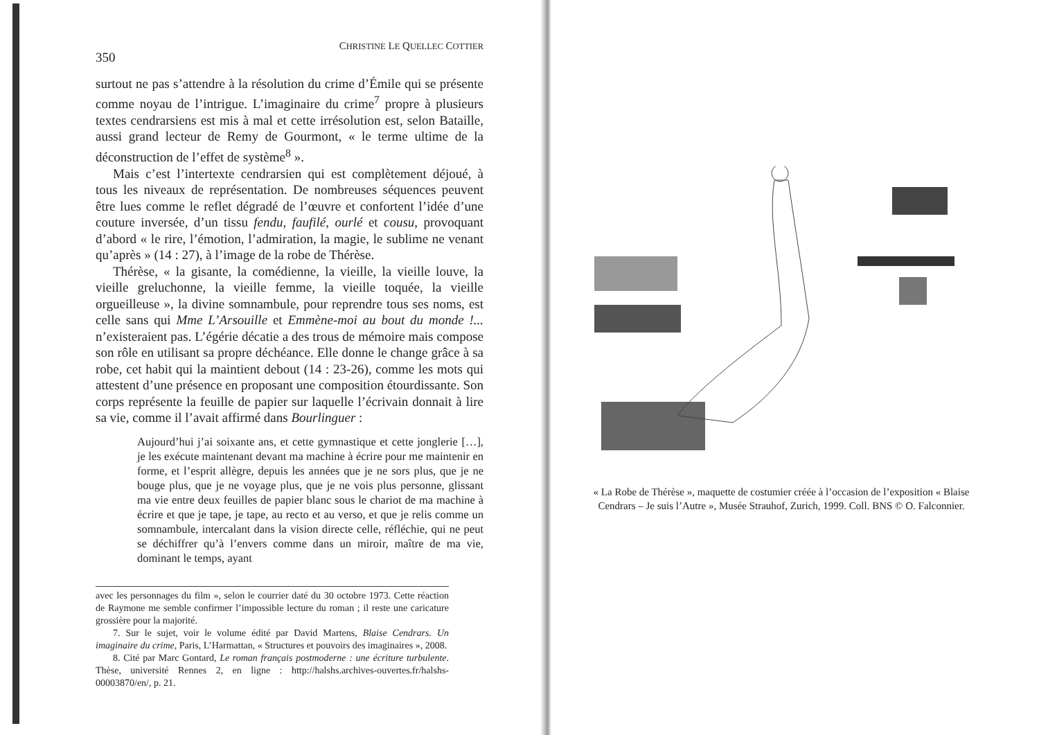350 CHRISTINE LE QUELLEC COTTIER
surtout ne pas s’attendre à la résolution du crime d’Émile qui se présente comme noyau de l’intrigue. L’imaginaire du crime<sup>7</sup> propre à plusieurs textes cendrarsiens est mis à mal et cette irrésolution est, selon Bataille, aussi grand lecteur de Remy de Gourmont, « le terme ultime de la déconstruction de l’effet de système<sup>8</sup> ».
Mais c’est l’intertexte cendrarsien qui est complètement déjoué, à tous les niveaux de représentation. De nombreuses séquences peuvent être lues comme le reflet dégradé de l’œuvre et confortent l’idée d’une couture inversée, d’un tissu fendu, faufilé, ourlé et cousu, provoquant d’abord « le rire, l’émotion, l’admiration, la magie, le sublime ne venant qu’après » (14 : 27), à l’image de la robe de Thérèse.
Thérèse, « la gisante, la comédienne, la vieille, la vieille louve, la vieille greluchonne, la vieille femme, la vieille toquée, la vieille orgueilleuse », la divine somnambule, pour reprendre tous ses noms, est celle sans qui Mme L’Arsouille et Emmène-moi au bout du monde !... n’existeraient pas. L’égérie décatie a des trous de mémoire mais compose son rôle en utilisant sa propre déchéance. Elle donne le change grâce à sa robe, cet habit qui la maintient debout (14 : 23-26), comme les mots qui attestent d’une présence en proposant une composition étourdissante. Son corps représente la feuille de papier sur laquelle l’écrivain donnait à lire sa vie, comme il l’avait affirmé dans Bourlinguer :
Aujourd’hui j’ai soixante ans, et cette gymnastique et cette jonglerie […], je les exécute maintenant devant ma machine à écrire pour me maintenir en forme, et l’esprit allègre, depuis les années que je ne sors plus, que je ne bouge plus, que je ne voyage plus, que je ne vois plus personne, glissant ma vie entre deux feuilles de papier blanc sous le chariot de ma machine à écrire et que je tape, je tape, au recto et au verso, et que je relis comme un somnambule, intercalant dans la vision directe celle, réfléchie, qui ne peut se déchiffrer qu’à l’envers comme dans un miroir, maître de ma vie, dominant le temps, ayant
avec les personnages du film », selon le courrier daté du 30 octobre 1973. Cette réaction de Raymone me semble confirmer l’impossible lecture du roman ; il reste une caricature grossière pour la majorité.
7. Sur le sujet, voir le volume édité par David Martens, Blaise Cendrars. Un imaginaire du crime, Paris, L’Harmattan, « Structures et pouvoirs des imaginaires », 2008.
8. Cité par Marc Gontard, Le roman français postmoderne : une écriture turbulente. Thèse, université Rennes 2, en ligne : http://halshs.archives-ouvertes.fr/halshs-00003870/en/, p. 21.
« La Robe de Thérèse », maquette de costumier créée à l’occasion de l’exposition « Blaise Cendrars – Je suis l’Autre », Musée Strauhof, Zurich, 1999. Coll. BNS © O. Falconnier.